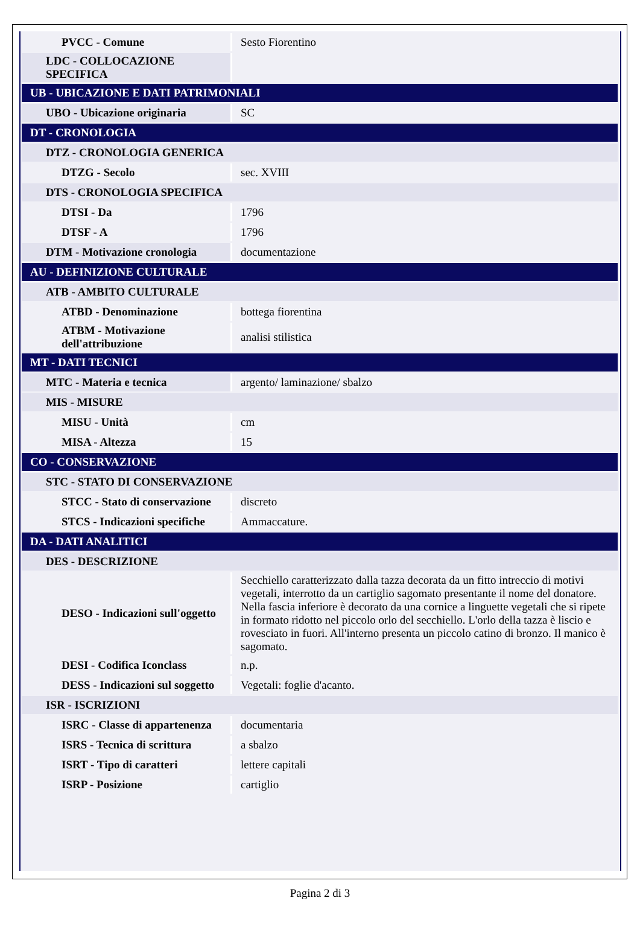| PVCC - Comune | Sesto Fiorentino |
| LDC - COLLOCAZIONE SPECIFICA | |
| UB - UBICAZIONE E DATI PATRIMONIALI | |
| UBO - Ubicazione originaria | SC |
| DT - CRONOLOGIA | |
| DTZ - CRONOLOGIA GENERICA | |
| DTZG - Secolo | sec. XVIII |
| DTS - CRONOLOGIA SPECIFICA | |
| DTSI - Da | 1796 |
| DTSF - A | 1796 |
| DTM - Motivazione cronologia | documentazione |
| AU - DEFINIZIONE CULTURALE | |
| ATB - AMBITO CULTURALE | |
| ATBD - Denominazione | bottega fiorentina |
| ATBM - Motivazione dell'attribuzione | analisi stilistica |
| MT - DATI TECNICI | |
| MTC - Materia e tecnica | argento/ laminazione/ sbalzo |
| MIS - MISURE | |
| MISU - Unità | cm |
| MISA - Altezza | 15 |
| CO - CONSERVAZIONE | |
| STC - STATO DI CONSERVAZIONE | |
| STCC - Stato di conservazione | discreto |
| STCS - Indicazioni specifiche | Ammaccature. |
| DA - DATI ANALITICI | |
| DES - DESCRIZIONE | |
| DESO - Indicazioni sull'oggetto | Secchiello caratterizzato dalla tazza decorata da un fitto intreccio di motivi vegetali, interrotto da un cartiglio sagomato presentante il nome del donatore. Nella fascia inferiore è decorato da una cornice a linguette vegetali che si ripete in formato ridotto nel piccolo orlo del secchiello. L'orlo della tazza è liscio e rovesciato in fuori. All'interno presenta un piccolo catino di bronzo. Il manico è sagomato. |
| DESI - Codifica Iconclass | n.p. |
| DESS - Indicazioni sul soggetto | Vegetali: foglie d'acanto. |
| ISR - ISCRIZIONI | |
| ISRC - Classe di appartenenza | documentaria |
| ISRS - Tecnica di scrittura | a sbalzo |
| ISRT - Tipo di caratteri | lettere capitali |
| ISRP - Posizione | cartiglio |
Pagina 2 di 3